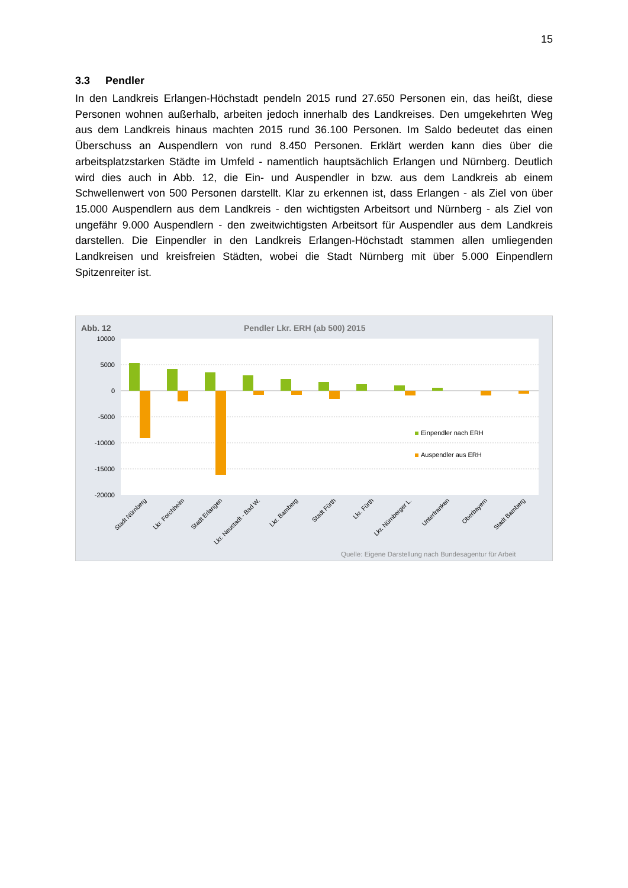15
3.3 Pendler
In den Landkreis Erlangen-Höchstadt pendeln 2015 rund 27.650 Personen ein, das heißt, diese Personen wohnen außerhalb, arbeiten jedoch innerhalb des Landkreises. Den umgekehrten Weg aus dem Landkreis hinaus machten 2015 rund 36.100 Personen. Im Saldo bedeutet das einen Überschuss an Auspendlern von rund 8.450 Personen. Erklärt werden kann dies über die arbeitsplatzstarken Städte im Umfeld - namentlich hauptsächlich Erlangen und Nürnberg. Deutlich wird dies auch in Abb. 12, die Ein- und Auspendler in bzw. aus dem Landkreis ab einem Schwellenwert von 500 Personen darstellt. Klar zu erkennen ist, dass Erlangen - als Ziel von über 15.000 Auspendlern aus dem Landkreis - den wichtigsten Arbeitsort und Nürnberg - als Ziel von ungefähr 9.000 Auspendlern - den zweitwichtigsten Arbeitsort für Auspendler aus dem Landkreis darstellen. Die Einpendler in den Landkreis Erlangen-Höchstadt stammen allen umliegenden Landkreisen und kreisfreien Städten, wobei die Stadt Nürnberg mit über 5.000 Einpendlern Spitzenreiter ist.
Abb. 12 Pendler Lkr. ERH (ab 500) 2015
10000
5000
0
-5000
-10000
-15000
-20000
Einpendler nach ERH
Auspendler aus ERH
Stadt Nürnberg
Lkr. Forchheim
Stadt Erlangen
Lkr. Neustadt - Bad W.
Lkr. Bamberg
Stadt Fürth
Lkr. Fürth
Lkr. Nürnberger L.
Unterfranken
Oberbayern
Stadt Bamberg
Quelle: Eigene Darstellung nach Bundesagentur für Arbeit